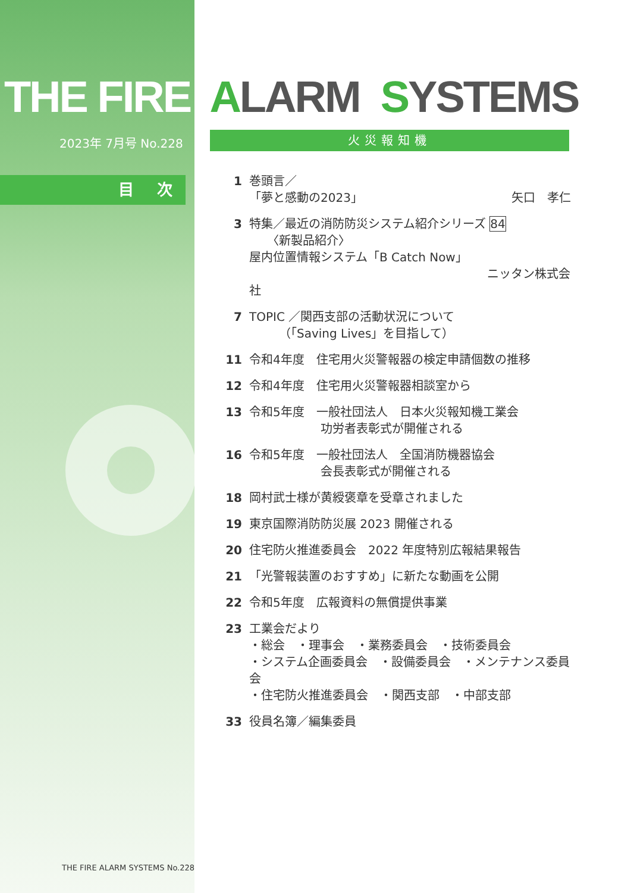THE FIRE ALARM SYSTEMS
2023年 7月号 No.228
目 次
火災報知機
1 巻頭言／
「夢と感動の2023」 矢口　孝仁
3 特集／最近の消防防災システム紹介シリーズ 84
　　〈新製品紹介〉
屋内位置情報システム「B Catch Now」
ニッタン株式会社
7 TOPIC ／関西支部の活動状況について
　　　（「Saving Lives」を目指して）
11 令和4年度　住宅用火災警報器の検定申請個数の推移
12 令和4年度　住宅用火災警報器相談室から
13 令和5年度　一般社団法人　日本火災報知機工業会
　　　　　　功労者表彰式が開催される
16 令和5年度　一般社団法人　全国消防機器協会
　　　　　　会長表彰式が開催される
18 岡村武士様が黄綬褒章を受章されました
19 東京国際消防防災展 2023 開催される
20 住宅防火推進委員会　2022 年度特別広報結果報告
21 「光警報装置のおすすめ」に新たな動画を公開
22 令和5年度　広報資料の無償提供事業
23 工業会だより
・総会　・理事会　・業務委員会　・技術委員会
・システム企画委員会　・設備委員会　・メンテナンス委員会
・住宅防火推進委員会　・関西支部　・中部支部
33 役員名簿／編集委員
THE FIRE ALARM SYSTEMS No.228